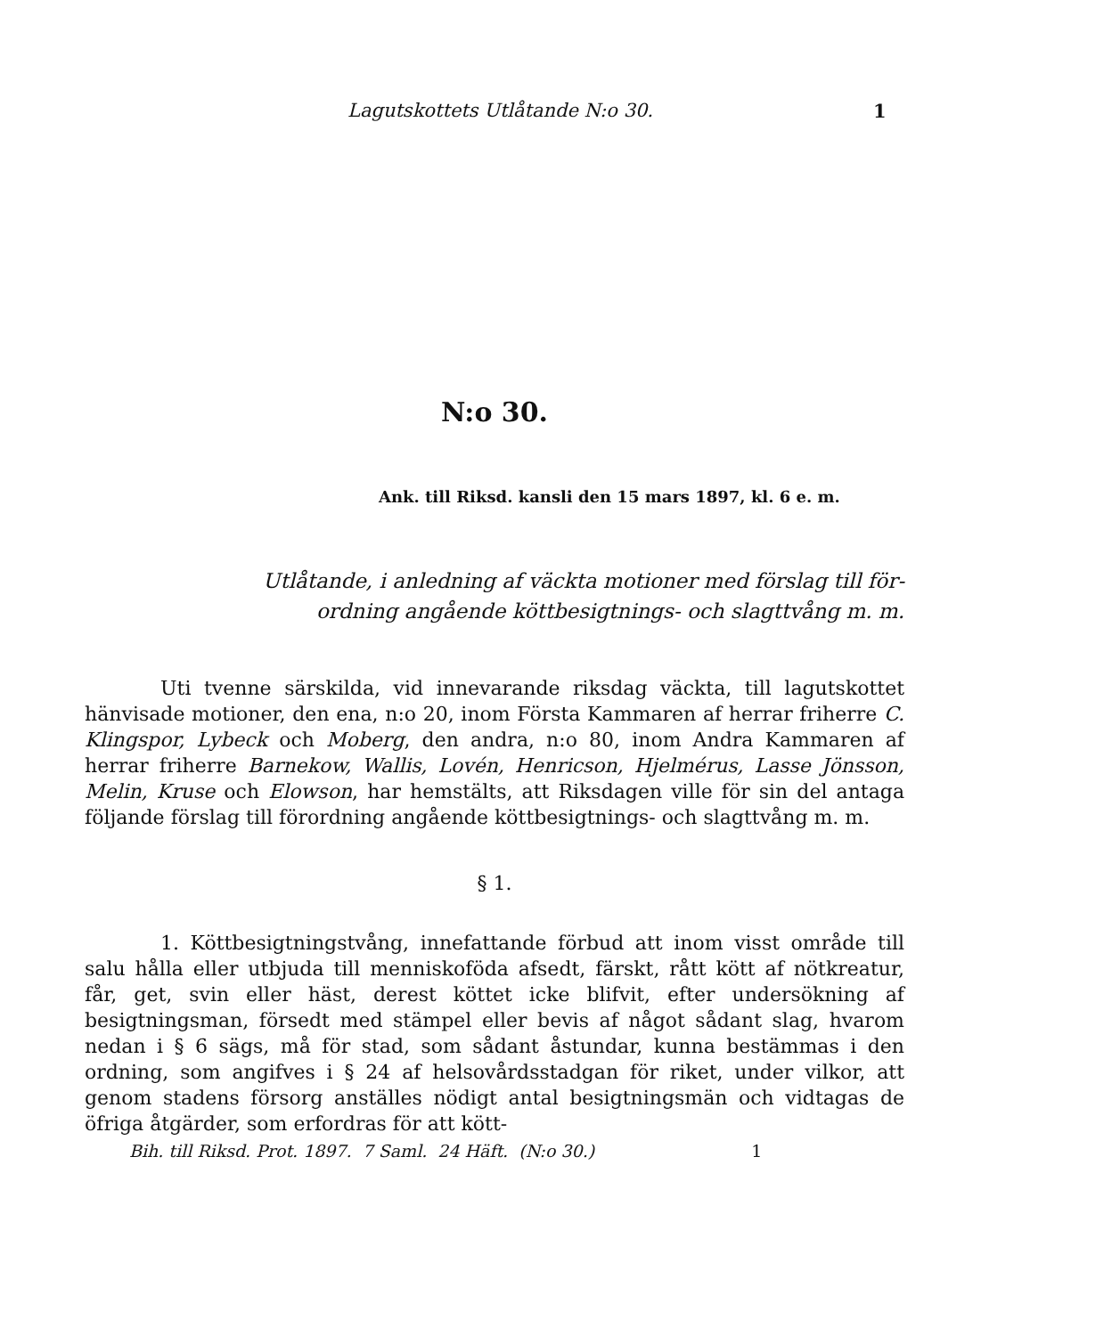Lagutskottets Utlåtande N:o 30. 1
N:o 30.
Ank. till Riksd. kansli den 15 mars 1897, kl. 6 e. m.
Utlåtande, i anledning af väckta motioner med förslag till för-
ordning angående köttbesigtnings- och slagttvång m. m.
Uti tvenne särskilda, vid innevarande riksdag väckta, till lagutskottet hänvisade motioner, den ena, n:o 20, inom Första Kammaren af herrar friherre C. Klingspor, Lybeck och Moberg, den andra, n:o 80, inom Andra Kammaren af herrar friherre Barnekow, Wallis, Lovén, Henricson, Hjelmérus, Lasse Jönsson, Melin, Kruse och Elowson, har hemstälts, att Riksdagen ville för sin del antaga följande förslag till förordning angående köttbesigtnings- och slagttvång m. m.
§ 1.
1. Köttbesigtningstvång, innefattande förbud att inom visst område till salu hålla eller utbjuda till menniskoföda afsedt, färskt, rått kött af nötkreatur, får, get, svin eller häst, derest köttet icke blifvit, efter undersökning af besigtningsman, försedt med stämpel eller bevis af något sådant slag, hvarom nedan i § 6 sägs, må för stad, som sådant åstundar, kunna bestämmas i den ordning, som angifves i § 24 af helsovårdsstadgan för riket, under vilkor, att genom stadens försorg anställes nödigt antal besigtningsmän och vidtagas de öfriga åtgärder, som erfordras för att kött-
Bih. till Riksd. Prot. 1897. 7 Saml. 24 Häft. (N:o 30.) 1